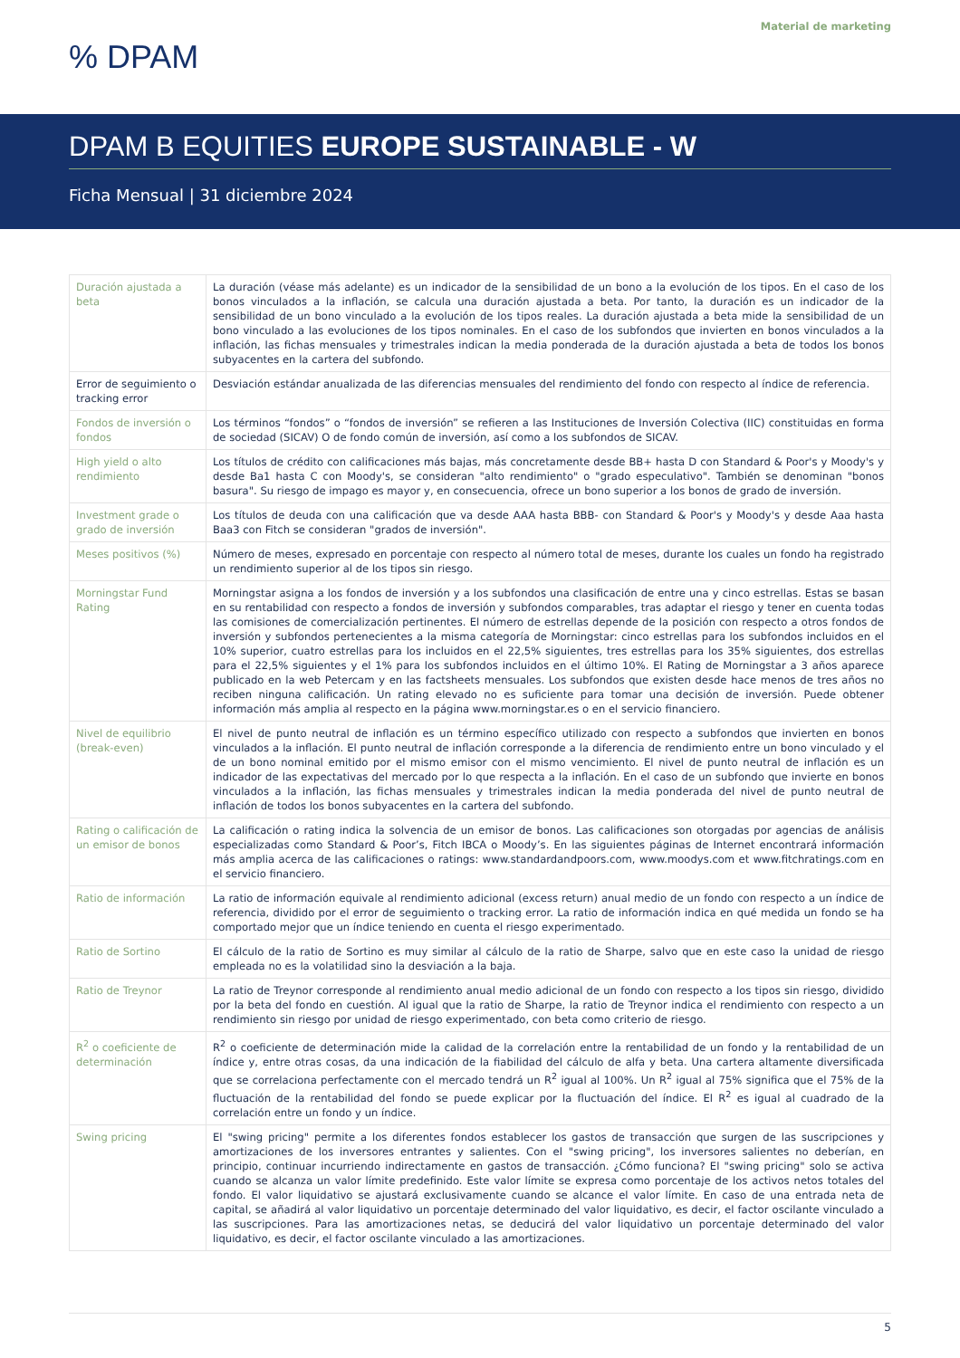Material de marketing
% DPAM
DPAM B EQUITIES EUROPE SUSTAINABLE - W
Ficha Mensual | 31 diciembre 2024
| Duración ajustada a beta | La duración (véase más adelante) es un indicador de la sensibilidad de un bono a la evolución de los tipos. En el caso de los bonos vinculados a la inflación, se calcula una duración ajustada a beta. Por tanto, la duración es un indicador de la sensibilidad de un bono vinculado a la evolución de los tipos reales. La duración ajustada a beta mide la sensibilidad de un bono vinculado a las evoluciones de los tipos nominales. En el caso de los subfondos que invierten en bonos vinculados a la inflación, las fichas mensuales y trimestrales indican la media ponderada de la duración ajustada a beta de todos los bonos subyacentes en la cartera del subfondo. |
| Error de seguimiento o tracking error | Desviación estándar anualizada de las diferencias mensuales del rendimiento del fondo con respecto al índice de referencia. |
| Fondos de inversión o fondos | Los términos “fondos” o “fondos de inversión” se refieren a las Instituciones de Inversión Colectiva (IIC) constituidas en forma de sociedad (SICAV) O de fondo común de inversión, así como a los subfondos de SICAV. |
| High yield o alto rendimiento | Los títulos de crédito con calificaciones más bajas, más concretamente desde BB+ hasta D con Standard & Poor's y Moody's y desde Ba1 hasta C con Moody's, se consideran "alto rendimiento" o "grado especulativo". También se denominan "bonos basura". Su riesgo de impago es mayor y, en consecuencia, ofrece un bono superior a los bonos de grado de inversión. |
| Investment grade o grado de inversión | Los títulos de deuda con una calificación que va desde AAA hasta BBB- con Standard & Poor's y Moody's y desde Aaa hasta Baa3 con Fitch se consideran "grados de inversión". |
| Meses positivos (%) | Número de meses, expresado en porcentaje con respecto al número total de meses, durante los cuales un fondo ha registrado un rendimiento superior al de los tipos sin riesgo. |
| Morningstar Fund Rating | Morningstar asigna a los fondos de inversión y a los subfondos una clasificación de entre una y cinco estrellas. Estas se basan en su rentabilidad con respecto a fondos de inversión y subfondos comparables, tras adaptar el riesgo y tener en cuenta todas las comisiones de comercialización pertinentes. El número de estrellas depende de la posición con respecto a otros fondos de inversión y subfondos pertenecientes a la misma categoría de Morningstar: cinco estrellas para los subfondos incluidos en el 10% superior, cuatro estrellas para los incluidos en el 22,5% siguientes, tres estrellas para los 35% siguientes, dos estrellas para el 22,5% siguientes y el 1% para los subfondos incluidos en el último 10%. El Rating de Morningstar a 3 años aparece publicado en la web Petercam y en las factsheets mensuales. Los subfondos que existen desde hace menos de tres años no reciben ninguna calificación. Un rating elevado no es suficiente para tomar una decisión de inversión. Puede obtener información más amplia al respecto en la página www.morningstar.es o en el servicio financiero. |
| Nivel de equilibrio (break-even) | El nivel de punto neutral de inflación es un término específico utilizado con respecto a subfondos que invierten en bonos vinculados a la inflación. El punto neutral de inflación corresponde a la diferencia de rendimiento entre un bono vinculado y el de un bono nominal emitido por el mismo emisor con el mismo vencimiento. El nivel de punto neutral de inflación es un indicador de las expectativas del mercado por lo que respecta a la inflación. En el caso de un subfondo que invierte en bonos vinculados a la inflación, las fichas mensuales y trimestrales indican la media ponderada del nivel de punto neutral de inflación de todos los bonos subyacentes en la cartera del subfondo. |
| Rating o calificación de un emisor de bonos | La calificación o rating indica la solvencia de un emisor de bonos. Las calificaciones son otorgadas por agencias de análisis especializadas como Standard & Poor’s, Fitch IBCA o Moody’s. En las siguientes páginas de Internet encontrará información más amplia acerca de las calificaciones o ratings: www.standardandpoors.com, www.moodys.com et www.fitchratings.com en el servicio financiero. |
| Ratio de información | La ratio de información equivale al rendimiento adicional (excess return) anual medio de un fondo con respecto a un índice de referencia, dividido por el error de seguimiento o tracking error. La ratio de información indica en qué medida un fondo se ha comportado mejor que un índice teniendo en cuenta el riesgo experimentado. |
| Ratio de Sortino | El cálculo de la ratio de Sortino es muy similar al cálculo de la ratio de Sharpe, salvo que en este caso la unidad de riesgo empleada no es la volatilidad sino la desviación a la baja. |
| Ratio de Treynor | La ratio de Treynor corresponde al rendimiento anual medio adicional de un fondo con respecto a los tipos sin riesgo, dividido por la beta del fondo en cuestión. Al igual que la ratio de Sharpe, la ratio de Treynor indica el rendimiento con respecto a un rendimiento sin riesgo por unidad de riesgo experimentado, con beta como criterio de riesgo. |
| R<sup>2</sup> o coeficiente de determinación | R<sup>2</sup> o coeficiente de determinación mide la calidad de la correlación entre la rentabilidad de un fondo y la rentabilidad de un índice y, entre otras cosas, da una indicación de la fiabilidad del cálculo de alfa y beta. Una cartera altamente diversificada que se correlaciona perfectamente con el mercado tendrá un R<sup>2</sup> igual al 100%. Un R<sup>2</sup> igual al 75% significa que el 75% de la fluctuación de la rentabilidad del fondo se puede explicar por la fluctuación del índice. El R<sup>2</sup> es igual al cuadrado de la correlación entre un fondo y un índice. |
| Swing pricing | El "swing pricing" permite a los diferentes fondos establecer los gastos de transacción que surgen de las suscripciones y amortizaciones de los inversores entrantes y salientes. Con el "swing pricing", los inversores salientes no deberían, en principio, continuar incurriendo indirectamente en gastos de transacción. ¿Cómo funciona? El "swing pricing" solo se activa cuando se alcanza un valor límite predefinido. Este valor límite se expresa como porcentaje de los activos netos totales del fondo. El valor liquidativo se ajustará exclusivamente cuando se alcance el valor límite. En caso de una entrada neta de capital, se añadirá al valor liquidativo un porcentaje determinado del valor liquidativo, es decir, el factor oscilante vinculado a las suscripciones. Para las amortizaciones netas, se deducirá del valor liquidativo un porcentaje determinado del valor liquidativo, es decir, el factor oscilante vinculado a las amortizaciones. |
5